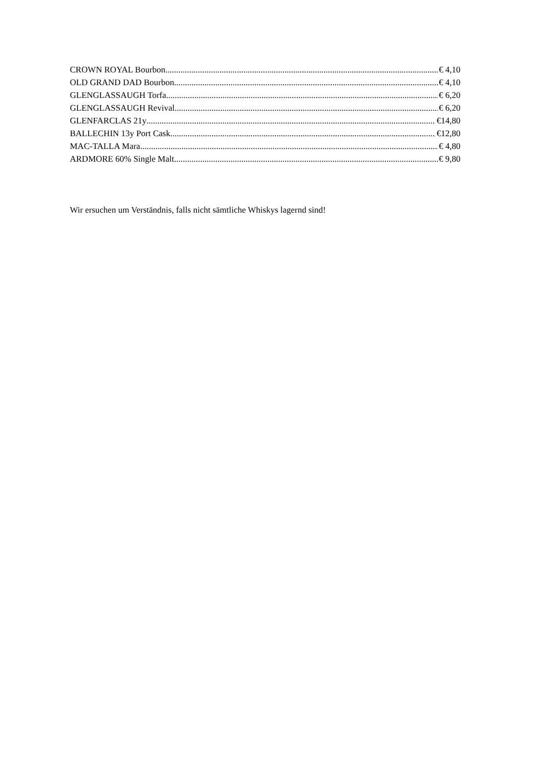CROWN ROYAL Bourbon € 4,10
OLD GRAND DAD Bourbon € 4,10
GLENGLASSAUGH Torfa € 6,20
GLENGLASSAUGH Revival € 6,20
GLENFARCLAS 21y €14,80
BALLECHIN 13y Port Cask €12,80
MAC-TALLA Mara € 4,80
ARDMORE 60% Single Malt € 9,80
Wir ersuchen um Verständnis, falls nicht sämtliche Whiskys lagernd sind!